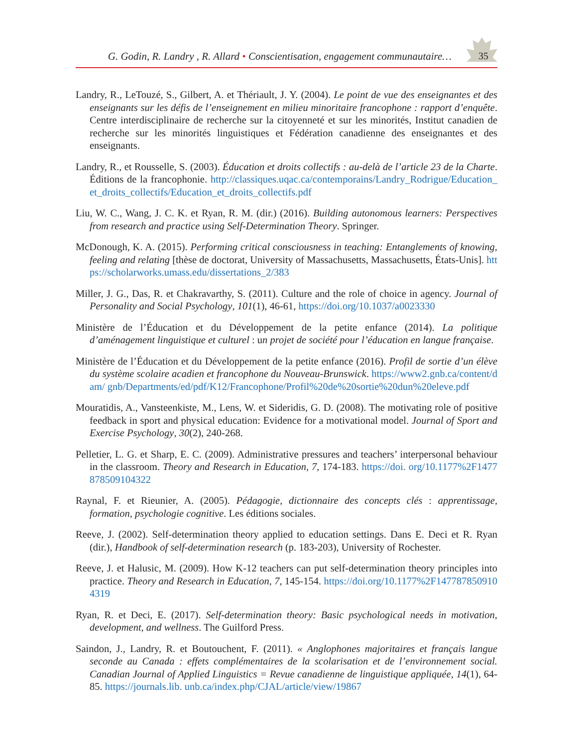G. Godin, R. Landry , R. Allard • Conscientisation, engagement communautaire… 35
Landry, R., LeTouzé, S., Gilbert, A. et Thériault, J. Y. (2004). Le point de vue des enseignantes et des enseignants sur les défis de l’enseignement en milieu minoritaire francophone : rapport d’enquête. Centre interdisciplinaire de recherche sur la citoyenneté et sur les minorités, Institut canadien de recherche sur les minorités linguistiques et Fédération canadienne des enseignantes et des enseignants.
Landry, R., et Rousselle, S. (2003). Éducation et droits collectifs : au-delà de l’article 23 de la Charte. Éditions de la francophonie. http://classiques.uqac.ca/contemporains/Landry_Rodrigue/Education_ et_droits_collectifs/Education_et_droits_collectifs.pdf
Liu, W. C., Wang, J. C. K. et Ryan, R. M. (dir.) (2016). Building autonomous learners: Perspectives from research and practice using Self-Determination Theory. Springer.
McDonough, K. A. (2015). Performing critical consciousness in teaching: Entanglements of knowing, feeling and relating [thèse de doctorat, University of Massachusetts, Massachusetts, États-Unis]. https://scholarworks.umass.edu/dissertations_2/383
Miller, J. G., Das, R. et Chakravarthy, S. (2011). Culture and the role of choice in agency. Journal of Personality and Social Psychology, 101(1), 46-61, https://doi.org/10.1037/a0023330
Ministère de l’Éducation et du Développement de la petite enfance (2014). La politique d’aménagement linguistique et culturel : un projet de société pour l’éducation en langue française.
Ministère de l’Éducation et du Développement de la petite enfance (2016). Profil de sortie d’un élève du système scolaire acadien et francophone du Nouveau-Brunswick. https://www2.gnb.ca/content/dam/ gnb/Departments/ed/pdf/K12/Francophone/Profil%20de%20sortie%20dun%20eleve.pdf
Mouratidis, A., Vansteenkiste, M., Lens, W. et Sideridis, G. D. (2008). The motivating role of positive feedback in sport and physical education: Evidence for a motivational model. Journal of Sport and Exercise Psychology, 30(2), 240-268.
Pelletier, L. G. et Sharp, E. C. (2009). Administrative pressures and teachers’ interpersonal behaviour in the classroom. Theory and Research in Education, 7, 174-183. https://doi. org/10.1177%2F1477878509104322
Raynal, F. et Rieunier, A. (2005). Pédagogie, dictionnaire des concepts clés : apprentissage, formation, psychologie cognitive. Les éditions sociales.
Reeve, J. (2002). Self-determination theory applied to education settings. Dans E. Deci et R. Ryan (dir.), Handbook of self-determination research (p. 183-203), University of Rochester.
Reeve, J. et Halusic, M. (2009). How K-12 teachers can put self-determination theory principles into practice. Theory and Research in Education, 7, 145-154. https://doi.org/10.1177%2F1477878509104319
Ryan, R. et Deci, E. (2017). Self-determination theory: Basic psychological needs in motivation, development, and wellness. The Guilford Press.
Saindon, J., Landry, R. et Boutouchent, F. (2011). « Anglophones majoritaires et français langue seconde au Canada : effets complémentaires de la scolarisation et de l’environnement social. Canadian Journal of Applied Linguistics = Revue canadienne de linguistique appliquée, 14(1), 64-85. https://journals.lib. unb.ca/index.php/CJAL/article/view/19867